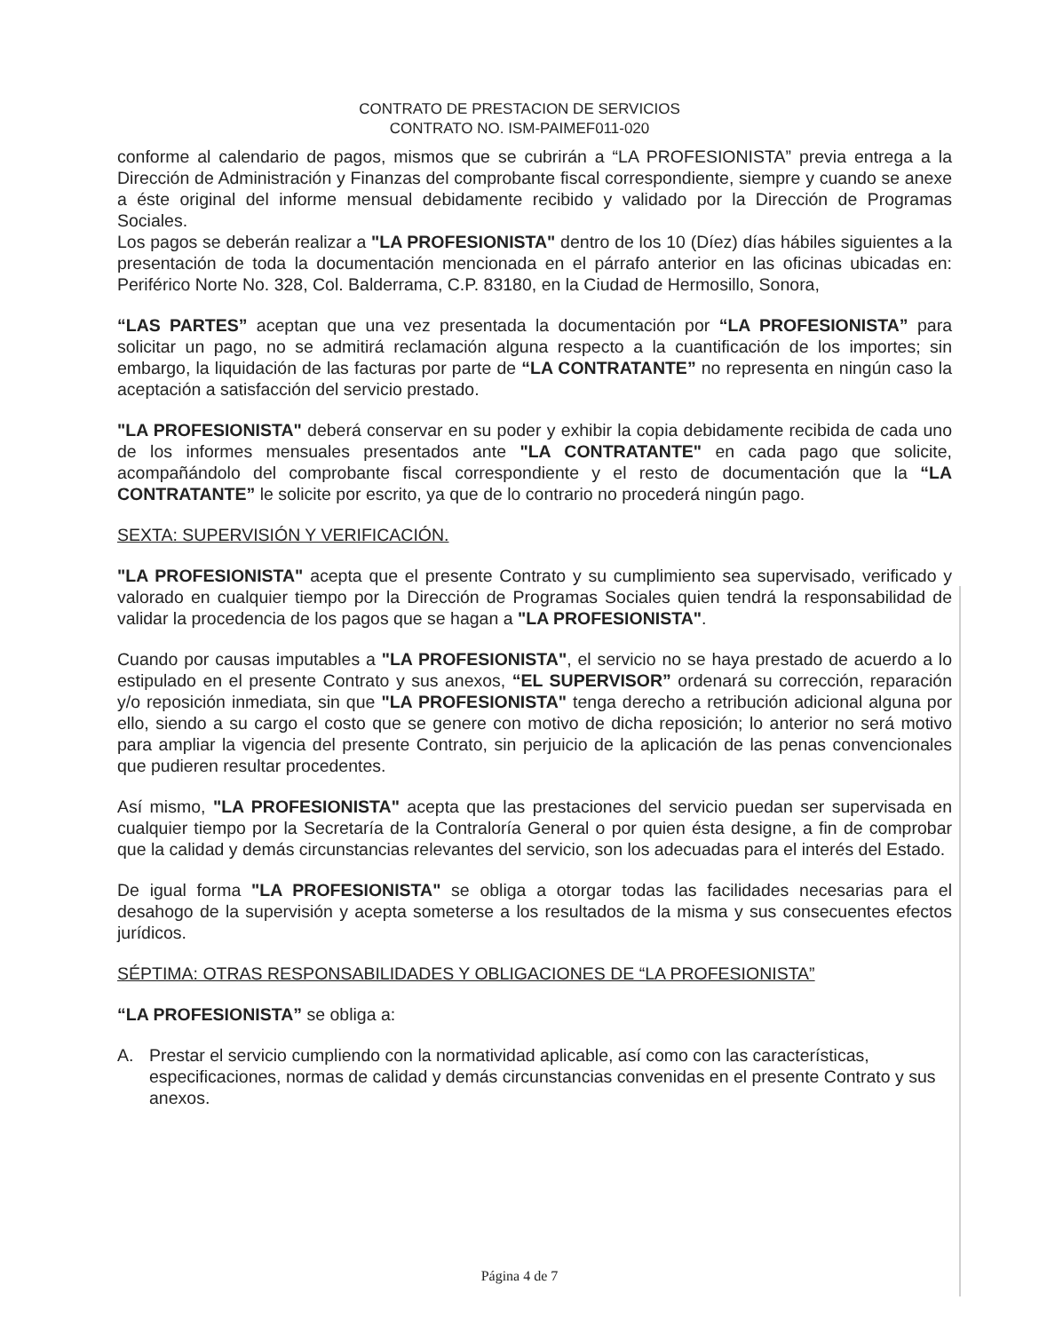CONTRATO DE PRESTACION DE SERVICIOS
CONTRATO NO. ISM-PAIMEF011-020
conforme al calendario de pagos, mismos que se cubrirán a “LA PROFESIONISTA” previa entrega a la Dirección de Administración y Finanzas del comprobante fiscal correspondiente, siempre y cuando se anexe a éste original del informe mensual debidamente recibido y validado por la Dirección de Programas Sociales.
Los pagos se deberán realizar a "LA PROFESIONISTA" dentro de los 10 (Díez) días hábiles siguientes a la presentación de toda la documentación mencionada en el párrafo anterior en las oficinas ubicadas en: Periférico Norte No. 328, Col. Balderrama, C.P. 83180, en la Ciudad de Hermosillo, Sonora,
“LAS PARTES” aceptan que una vez presentada la documentación por “LA PROFESIONISTA” para solicitar un pago, no se admitirá reclamación alguna respecto a la cuantificación de los importes; sin embargo, la liquidación de las facturas por parte de “LA CONTRATANTE” no representa en ningún caso la aceptación a satisfacción del servicio prestado.
"LA PROFESIONISTA" deberá conservar en su poder y exhibir la copia debidamente recibida de cada uno de los informes mensuales presentados ante "LA CONTRATANTE" en cada pago que solicite, acompañándolo del comprobante fiscal correspondiente y el resto de documentación que la “LA CONTRATANTE” le solicite por escrito, ya que de lo contrario no procederá ningún pago.
SEXTA: SUPERVISIÓN Y VERIFICACIÓN.
"LA PROFESIONISTA" acepta que el presente Contrato y su cumplimiento sea supervisado, verificado y valorado en cualquier tiempo por la Dirección de Programas Sociales quien tendrá la responsabilidad de validar la procedencia de los pagos que se hagan a "LA PROFESIONISTA".
Cuando por causas imputables a "LA PROFESIONISTA", el servicio no se haya prestado de acuerdo a lo estipulado en el presente Contrato y sus anexos, “EL SUPERVISOR” ordenará su corrección, reparación y/o reposición inmediata, sin que "LA PROFESIONISTA" tenga derecho a retribución adicional alguna por ello, siendo a su cargo el costo que se genere con motivo de dicha reposición; lo anterior no será motivo para ampliar la vigencia del presente Contrato, sin perjuicio de la aplicación de las penas convencionales que pudieren resultar procedentes.
Así mismo, "LA PROFESIONISTA" acepta que las prestaciones del servicio puedan ser supervisada en cualquier tiempo por la Secretaría de la Contraloría General o por quien ésta designe, a fin de comprobar que la calidad y demás circunstancias relevantes del servicio, son los adecuadas para el interés del Estado.
De igual forma "LA PROFESIONISTA" se obliga a otorgar todas las facilidades necesarias para el desahogo de la supervisión y acepta someterse a los resultados de la misma y sus consecuentes efectos jurídicos.
SÉPTIMA: OTRAS RESPONSABILIDADES Y OBLIGACIONES DE “LA PROFESIONISTA”
“LA PROFESIONISTA” se obliga a:
A. Prestar el servicio cumpliendo con la normatividad aplicable, así como con las características, especificaciones, normas de calidad y demás circunstancias convenidas en el presente Contrato y sus anexos.
Página 4 de 7